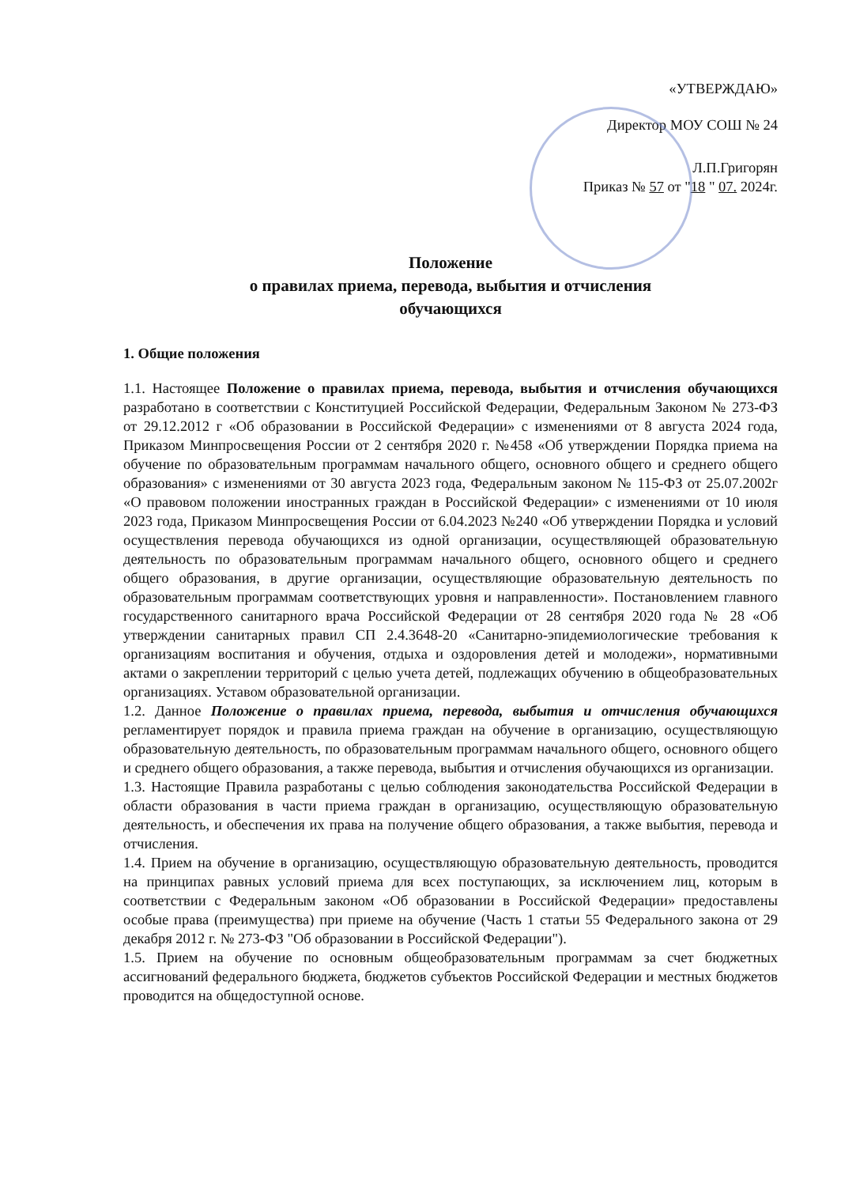«УТВЕРЖДАЮ»
Директор МОУ СОШ № 24
Л.П.Григорян
Приказ № 57 от "18 " 07. 2024г.
Положение
о правилах приема, перевода, выбытия и отчисления
обучающихся
1. Общие положения
1.1. Настоящее Положение о правилах приема, перевода, выбытия и отчисления обучающихся разработано в соответствии с Конституцией Российской Федерации, Федеральным Законом № 273-ФЗ от 29.12.2012 г «Об образовании в Российской Федерации» с изменениями от 8 августа 2024 года, Приказом Минпросвещения России от 2 сентября 2020 г. №458 «Об утверждении Порядка приема на обучение по образовательным программам начального общего, основного общего и среднего общего образования» с изменениями от 30 августа 2023 года, Федеральным законом № 115-ФЗ от 25.07.2002г «О правовом положении иностранных граждан в Российской Федерации» с изменениями от 10 июля 2023 года, Приказом Минпросвещения России от 6.04.2023 №240 «Об утверждении Порядка и условий осуществления перевода обучающихся из одной организации, осуществляющей образовательную деятельность по образовательным программам начального общего, основного общего и среднего общего образования, в другие организации, осуществляющие образовательную деятельность по образовательным программам соответствующих уровня и направленности». Постановлением главного государственного санитарного врача Российской Федерации от 28 сентября 2020 года № 28 «Об утверждении санитарных правил СП 2.4.3648-20 «Санитарно-эпидемиологические требования к организациям воспитания и обучения, отдыха и оздоровления детей и молодежи», нормативными актами о закреплении территорий с целью учета детей, подлежащих обучению в общеобразовательных организациях. Уставом образовательной организации.
1.2. Данное Положение о правилах приема, перевода, выбытия и отчисления обучающихся регламентирует порядок и правила приема граждан на обучение в организацию, осуществляющую образовательную деятельность, по образовательным программам начального общего, основного общего и среднего общего образования, а также перевода, выбытия и отчисления обучающихся из организации.
1.3. Настоящие Правила разработаны с целью соблюдения законодательства Российской Федерации в области образования в части приема граждан в организацию, осуществляющую образовательную деятельность, и обеспечения их права на получение общего образования, а также выбытия, перевода и отчисления.
1.4. Прием на обучение в организацию, осуществляющую образовательную деятельность, проводится на принципах равных условий приема для всех поступающих, за исключением лиц, которым в соответствии с Федеральным законом «Об образовании в Российской Федерации» предоставлены особые права (преимущества) при приеме на обучение (Часть 1 статьи 55 Федерального закона от 29 декабря 2012 г. № 273-ФЗ "Об образовании в Российской Федерации").
1.5. Прием на обучение по основным общеобразовательным программам за счет бюджетных ассигнований федерального бюджета, бюджетов субъектов Российской Федерации и местных бюджетов проводится на общедоступной основе.